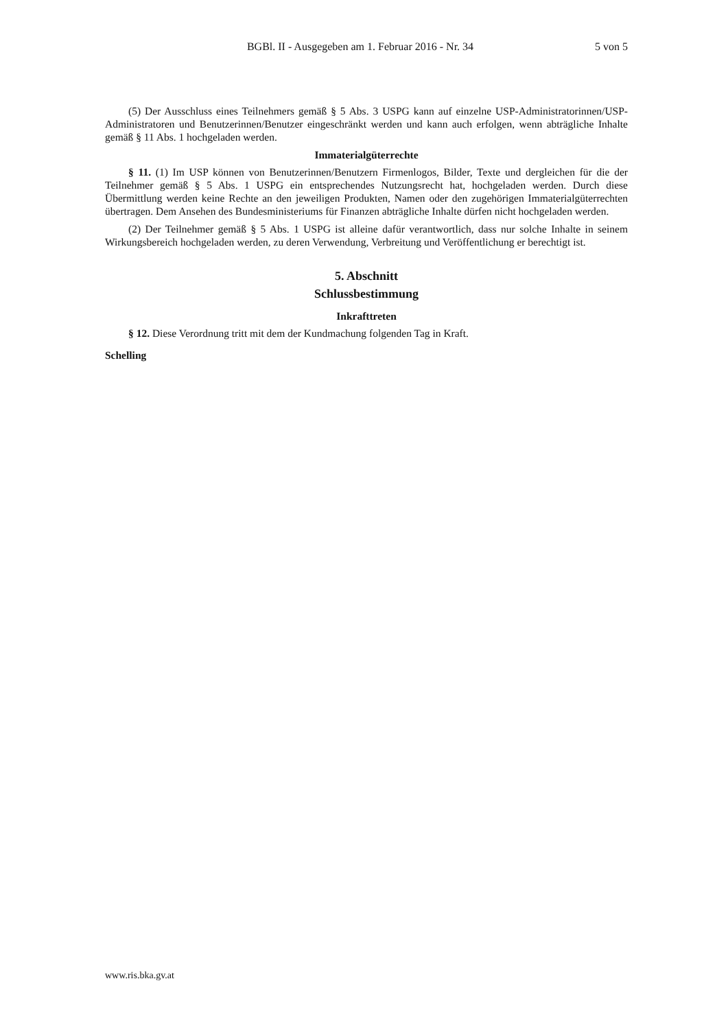BGBl. II - Ausgegeben am 1. Februar 2016 - Nr. 34
5 von 5
(5) Der Ausschluss eines Teilnehmers gemäß § 5 Abs. 3 USPG kann auf einzelne USP-Administratorinnen/USP-Administratoren und Benutzerinnen/Benutzer eingeschränkt werden und kann auch erfolgen, wenn abträgliche Inhalte gemäß § 11 Abs. 1 hochgeladen werden.
Immaterialgüterrechte
§ 11. (1) Im USP können von Benutzerinnen/Benutzern Firmenlogos, Bilder, Texte und dergleichen für die der Teilnehmer gemäß § 5 Abs. 1 USPG ein entsprechendes Nutzungsrecht hat, hochgeladen werden. Durch diese Übermittlung werden keine Rechte an den jeweiligen Produkten, Namen oder den zugehörigen Immaterialgüterrechten übertragen. Dem Ansehen des Bundesministeriums für Finanzen abträgliche Inhalte dürfen nicht hochgeladen werden.
(2) Der Teilnehmer gemäß § 5 Abs. 1 USPG ist alleine dafür verantwortlich, dass nur solche Inhalte in seinem Wirkungsbereich hochgeladen werden, zu deren Verwendung, Verbreitung und Veröffentlichung er berechtigt ist.
5. Abschnitt
Schlussbestimmung
Inkrafttreten
§ 12. Diese Verordnung tritt mit dem der Kundmachung folgenden Tag in Kraft.
Schelling
www.ris.bka.gv.at